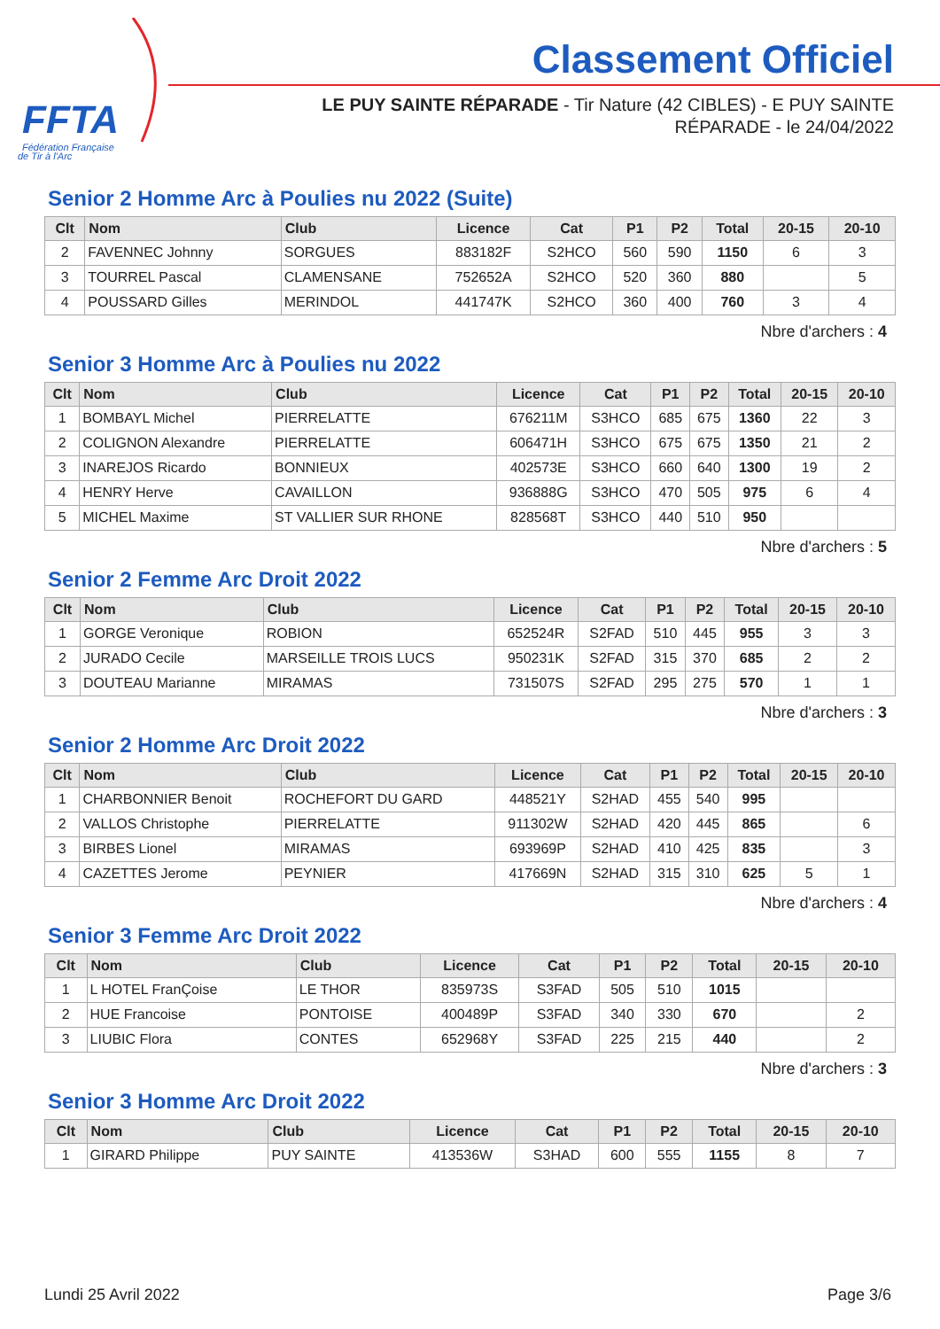FFTA
Fédération Française
de Tir à l'Arc
Classement Officiel
LE PUY SAINTE RÉPARADE - Tir Nature (42 CIBLES) - E PUY SAINTE RÉPARADE - le 24/04/2022
Senior 2 Homme Arc à Poulies nu 2022 (Suite)
| Clt | Nom | Club | Licence | Cat | P1 | P2 | Total | 20-15 | 20-10 |
| --- | --- | --- | --- | --- | --- | --- | --- | --- | --- |
| 2 | FAVENNEC Johnny | SORGUES | 883182F | S2HCO | 560 | 590 | 1150 | 6 | 3 |
| 3 | TOURREL Pascal | CLAMENSANE | 752652A | S2HCO | 520 | 360 | 880 | | 5 |
| 4 | POUSSARD Gilles | MERINDOL | 441747K | S2HCO | 360 | 400 | 760 | 3 | 4 |
Nbre d'archers : 4
Senior 3 Homme Arc à Poulies nu 2022
| Clt | Nom | Club | Licence | Cat | P1 | P2 | Total | 20-15 | 20-10 |
| --- | --- | --- | --- | --- | --- | --- | --- | --- | --- |
| 1 | BOMBAYL Michel | PIERRELATTE | 676211M | S3HCO | 685 | 675 | 1360 | 22 | 3 |
| 2 | COLIGNON Alexandre | PIERRELATTE | 606471H | S3HCO | 675 | 675 | 1350 | 21 | 2 |
| 3 | INAREJOS Ricardo | BONNIEUX | 402573E | S3HCO | 660 | 640 | 1300 | 19 | 2 |
| 4 | HENRY Herve | CAVAILLON | 936888G | S3HCO | 470 | 505 | 975 | 6 | 4 |
| 5 | MICHEL Maxime | ST VALLIER SUR RHONE | 828568T | S3HCO | 440 | 510 | 950 | | |
Nbre d'archers : 5
Senior 2 Femme Arc Droit 2022
| Clt | Nom | Club | Licence | Cat | P1 | P2 | Total | 20-15 | 20-10 |
| --- | --- | --- | --- | --- | --- | --- | --- | --- | --- |
| 1 | GORGE Veronique | ROBION | 652524R | S2FAD | 510 | 445 | 955 | 3 | 3 |
| 2 | JURADO Cecile | MARSEILLE TROIS LUCS | 950231K | S2FAD | 315 | 370 | 685 | 2 | 2 |
| 3 | DOUTEAU Marianne | MIRAMAS | 731507S | S2FAD | 295 | 275 | 570 | 1 | 1 |
Nbre d'archers : 3
Senior 2 Homme Arc Droit 2022
| Clt | Nom | Club | Licence | Cat | P1 | P2 | Total | 20-15 | 20-10 |
| --- | --- | --- | --- | --- | --- | --- | --- | --- | --- |
| 1 | CHARBONNIER Benoit | ROCHEFORT DU GARD | 448521Y | S2HAD | 455 | 540 | 995 | | |
| 2 | VALLOS Christophe | PIERRELATTE | 911302W | S2HAD | 420 | 445 | 865 | | 6 |
| 3 | BIRBES Lionel | MIRAMAS | 693969P | S2HAD | 410 | 425 | 835 | | 3 |
| 4 | CAZETTES Jerome | PEYNIER | 417669N | S2HAD | 315 | 310 | 625 | 5 | 1 |
Nbre d'archers : 4
Senior 3 Femme Arc Droit 2022
| Clt | Nom | Club | Licence | Cat | P1 | P2 | Total | 20-15 | 20-10 |
| --- | --- | --- | --- | --- | --- | --- | --- | --- | --- |
| 1 | L HOTEL FranÇoise | LE THOR | 835973S | S3FAD | 505 | 510 | 1015 | | |
| 2 | HUE Francoise | PONTOISE | 400489P | S3FAD | 340 | 330 | 670 | | 2 |
| 3 | LIUBIC Flora | CONTES | 652968Y | S3FAD | 225 | 215 | 440 | | 2 |
Nbre d'archers : 3
Senior 3 Homme Arc Droit 2022
| Clt | Nom | Club | Licence | Cat | P1 | P2 | Total | 20-15 | 20-10 |
| --- | --- | --- | --- | --- | --- | --- | --- | --- | --- |
| 1 | GIRARD Philippe | PUY SAINTE | 413536W | S3HAD | 600 | 555 | 1155 | 8 | 7 |
Lundi 25 Avril 2022 Page 3/6